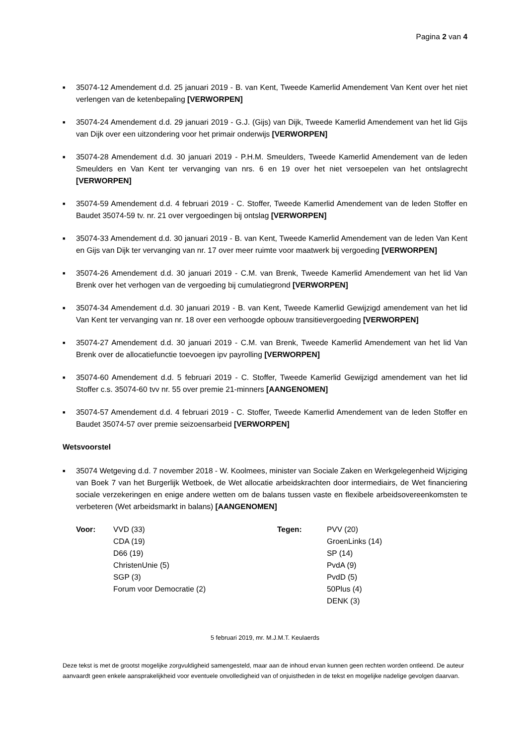Pagina 2 van 4
■ 35074-12 Amendement d.d. 25 januari 2019 - B. van Kent, Tweede Kamerlid Amendement Van Kent over het niet verlengen van de ketenbepaling [VERWORPEN]
■ 35074-24 Amendement d.d. 29 januari 2019 - G.J. (Gijs) van Dijk, Tweede Kamerlid Amendement van het lid Gijs van Dijk over een uitzondering voor het primair onderwijs [VERWORPEN]
■ 35074-28 Amendement d.d. 30 januari 2019 - P.H.M. Smeulders, Tweede Kamerlid Amendement van de leden Smeulders en Van Kent ter vervanging van nrs. 6 en 19 over het niet versoepelen van het ontslagrecht [VERWORPEN]
■ 35074-59 Amendement d.d. 4 februari 2019 - C. Stoffer, Tweede Kamerlid Amendement van de leden Stoffer en Baudet 35074-59 tv. nr. 21 over vergoedingen bij ontslag [VERWORPEN]
■ 35074-33 Amendement d.d. 30 januari 2019 - B. van Kent, Tweede Kamerlid Amendement van de leden Van Kent en Gijs van Dijk ter vervanging van nr. 17 over meer ruimte voor maatwerk bij vergoeding [VERWORPEN]
■ 35074-26 Amendement d.d. 30 januari 2019 - C.M. van Brenk, Tweede Kamerlid Amendement van het lid Van Brenk over het verhogen van de vergoeding bij cumulatiegrond [VERWORPEN]
■ 35074-34 Amendement d.d. 30 januari 2019 - B. van Kent, Tweede Kamerlid Gewijzigd amendement van het lid Van Kent ter vervanging van nr. 18 over een verhoogde opbouw transitievergoeding [VERWORPEN]
■ 35074-27 Amendement d.d. 30 januari 2019 - C.M. van Brenk, Tweede Kamerlid Amendement van het lid Van Brenk over de allocatiefunctie toevoegen ipv payrolling [VERWORPEN]
■ 35074-60 Amendement d.d. 5 februari 2019 - C. Stoffer, Tweede Kamerlid Gewijzigd amendement van het lid Stoffer c.s. 35074-60 tvv nr. 55 over premie 21-minners [AANGENOMEN]
■ 35074-57 Amendement d.d. 4 februari 2019 - C. Stoffer, Tweede Kamerlid Amendement van de leden Stoffer en Baudet 35074-57 over premie seizoensarbeid [VERWORPEN]
Wetsvoorstel
■ 35074 Wetgeving d.d. 7 november 2018 - W. Koolmees, minister van Sociale Zaken en Werkgelegenheid Wijziging van Boek 7 van het Burgerlijk Wetboek, de Wet allocatie arbeidskrachten door intermediairs, de Wet financiering sociale verzekeringen en enige andere wetten om de balans tussen vaste en flexibele arbeidsovereenkomsten te verbeteren (Wet arbeidsmarkt in balans) [AANGENOMEN]
| Voor: | VVD (33) | Tegen: | PVV (20) |
| | CDA (19) | | GroenLinks (14) |
| | D66 (19) | | SP (14) |
| | ChristenUnie (5) | | PvdA (9) |
| | SGP (3) | | PvdD (5) |
| | Forum voor Democratie (2) | | 50Plus (4) |
| | | | DENK (3) |
5 februari 2019, mr. M.J.M.T. Keulaerds
Deze tekst is met de grootst mogelijke zorgvuldigheid samengesteld, maar aan de inhoud ervan kunnen geen rechten worden ontleend. De auteur aanvaardt geen enkele aansprakelijkheid voor eventuele onvolledigheid van of onjuistheden in de tekst en mogelijke nadelige gevolgen daarvan.